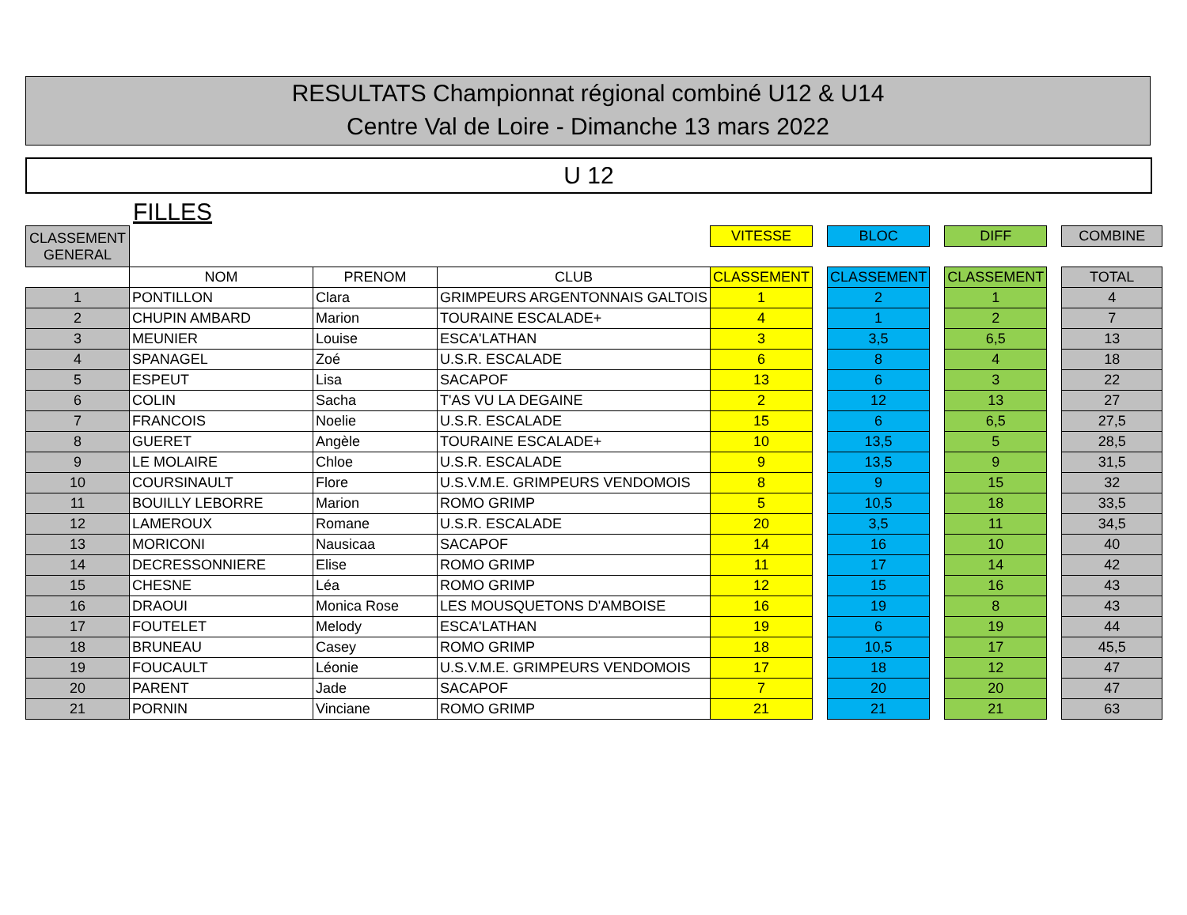RESULTATS Championnat régional combiné U12 & U14
Centre Val de Loire - Dimanche 13 mars 2022
U 12
FILLES
| CLASSEMENT GENERAL | | | | VITESSE | | BLOC | | DIFF | | COMBINE |
| --- | --- | --- | --- | --- | --- | --- | --- | --- | --- | --- |
| | NOM | PRENOM | CLUB | CLASSEMENT | | CLASSEMENT | | CLASSEMENT | | TOTAL |
| 1 | PONTILLON | Clara | GRIMPEURS ARGENTONNAIS GALTOIS | 1 | | 2 | | 1 | | 4 |
| 2 | CHUPIN AMBARD | Marion | TOURAINE ESCALADE+ | 4 | | 1 | | 2 | | 7 |
| 3 | MEUNIER | Louise | ESCA'LATHAN | 3 | | 3,5 | | 6,5 | | 13 |
| 4 | SPANAGEL | Zoé | U.S.R. ESCALADE | 6 | | 8 | | 4 | | 18 |
| 5 | ESPEUT | Lisa | SACAPOF | 13 | | 6 | | 3 | | 22 |
| 6 | COLIN | Sacha | T'AS VU LA DEGAINE | 2 | | 12 | | 13 | | 27 |
| 7 | FRANCOIS | Noelie | U.S.R. ESCALADE | 15 | | 6 | | 6,5 | | 27,5 |
| 8 | GUERET | Angèle | TOURAINE ESCALADE+ | 10 | | 13,5 | | 5 | | 28,5 |
| 9 | LE MOLAIRE | Chloe | U.S.R. ESCALADE | 9 | | 13,5 | | 9 | | 31,5 |
| 10 | COURSINAULT | Flore | U.S.V.M.E. GRIMPEURS VENDOMOIS | 8 | | 9 | | 15 | | 32 |
| 11 | BOUILLY LEBORRE | Marion | ROMO GRIMP | 5 | | 10,5 | | 18 | | 33,5 |
| 12 | LAMEROUX | Romane | U.S.R. ESCALADE | 20 | | 3,5 | | 11 | | 34,5 |
| 13 | MORICONI | Nausicaa | SACAPOF | 14 | | 16 | | 10 | | 40 |
| 14 | DECRESSONNIERE | Elise | ROMO GRIMP | 11 | | 17 | | 14 | | 42 |
| 15 | CHESNE | Léa | ROMO GRIMP | 12 | | 15 | | 16 | | 43 |
| 16 | DRAOUI | Monica Rose | LES MOUSQUETONS D'AMBOISE | 16 | | 19 | | 8 | | 43 |
| 17 | FOUTELET | Melody | ESCA'LATHAN | 19 | | 6 | | 19 | | 44 |
| 18 | BRUNEAU | Casey | ROMO GRIMP | 18 | | 10,5 | | 17 | | 45,5 |
| 19 | FOUCAULT | Léonie | U.S.V.M.E. GRIMPEURS VENDOMOIS | 17 | | 18 | | 12 | | 47 |
| 20 | PARENT | Jade | SACAPOF | 7 | | 20 | | 20 | | 47 |
| 21 | PORNIN | Vinciane | ROMO GRIMP | 21 | | 21 | | 21 | | 63 |